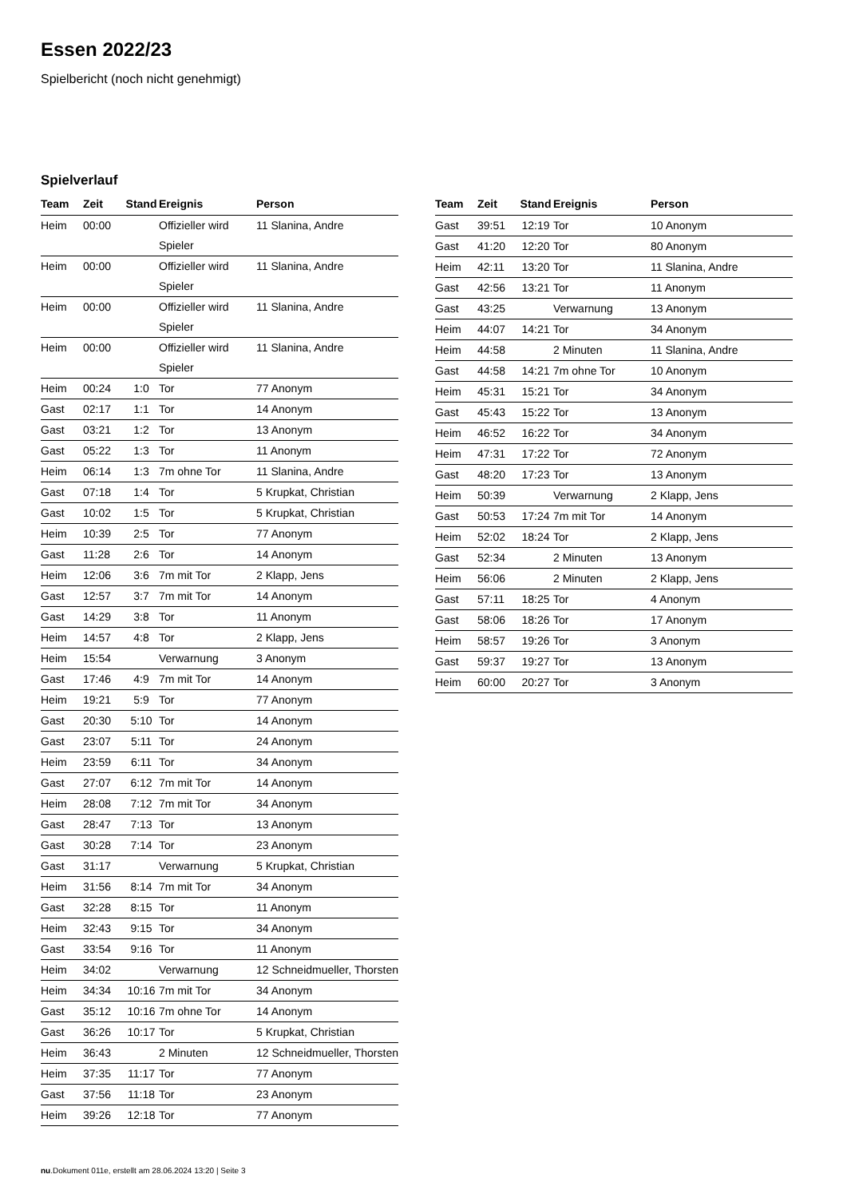Essen 2022/23
Spielbericht (noch nicht genehmigt)
Spielverlauf
| Team | Zeit | Stand | Ereignis | Person |
| --- | --- | --- | --- | --- |
| Heim | 00:00 | | Offizieller wird Spieler | 11 Slanina, Andre |
| Heim | 00:00 | | Offizieller wird Spieler | 11 Slanina, Andre |
| Heim | 00:00 | | Offizieller wird Spieler | 11 Slanina, Andre |
| Heim | 00:00 | | Offizieller wird Spieler | 11 Slanina, Andre |
| Heim | 00:24 | 1:0 | Tor | 77 Anonym |
| Gast | 02:17 | 1:1 | Tor | 14 Anonym |
| Gast | 03:21 | 1:2 | Tor | 13 Anonym |
| Gast | 05:22 | 1:3 | Tor | 11 Anonym |
| Heim | 06:14 | 1:3 | 7m ohne Tor | 11 Slanina, Andre |
| Gast | 07:18 | 1:4 | Tor | 5 Krupkat, Christian |
| Gast | 10:02 | 1:5 | Tor | 5 Krupkat, Christian |
| Heim | 10:39 | 2:5 | Tor | 77 Anonym |
| Gast | 11:28 | 2:6 | Tor | 14 Anonym |
| Heim | 12:06 | 3:6 | 7m mit Tor | 2 Klapp, Jens |
| Gast | 12:57 | 3:7 | 7m mit Tor | 14 Anonym |
| Gast | 14:29 | 3:8 | Tor | 11 Anonym |
| Heim | 14:57 | 4:8 | Tor | 2 Klapp, Jens |
| Heim | 15:54 | | Verwarnung | 3 Anonym |
| Gast | 17:46 | 4:9 | 7m mit Tor | 14 Anonym |
| Heim | 19:21 | 5:9 | Tor | 77 Anonym |
| Gast | 20:30 | 5:10 | Tor | 14 Anonym |
| Gast | 23:07 | 5:11 | Tor | 24 Anonym |
| Heim | 23:59 | 6:11 | Tor | 34 Anonym |
| Gast | 27:07 | 6:12 | 7m mit Tor | 14 Anonym |
| Heim | 28:08 | 7:12 | 7m mit Tor | 34 Anonym |
| Gast | 28:47 | 7:13 | Tor | 13 Anonym |
| Gast | 30:28 | 7:14 | Tor | 23 Anonym |
| Gast | 31:17 | | Verwarnung | 5 Krupkat, Christian |
| Heim | 31:56 | 8:14 | 7m mit Tor | 34 Anonym |
| Gast | 32:28 | 8:15 | Tor | 11 Anonym |
| Heim | 32:43 | 9:15 | Tor | 34 Anonym |
| Gast | 33:54 | 9:16 | Tor | 11 Anonym |
| Heim | 34:02 | | Verwarnung | 12 Schneidmueller, Thorsten |
| Heim | 34:34 | 10:16 | 7m mit Tor | 34 Anonym |
| Gast | 35:12 | 10:16 | 7m ohne Tor | 14 Anonym |
| Gast | 36:26 | 10:17 | Tor | 5 Krupkat, Christian |
| Heim | 36:43 | | 2 Minuten | 12 Schneidmueller, Thorsten |
| Heim | 37:35 | 11:17 | Tor | 77 Anonym |
| Gast | 37:56 | 11:18 | Tor | 23 Anonym |
| Heim | 39:26 | 12:18 | Tor | 77 Anonym |
| Team | Zeit | Stand | Ereignis | Person |
| --- | --- | --- | --- | --- |
| Gast | 39:51 | 12:19 | Tor | 10 Anonym |
| Gast | 41:20 | 12:20 | Tor | 80 Anonym |
| Heim | 42:11 | 13:20 | Tor | 11 Slanina, Andre |
| Gast | 42:56 | 13:21 | Tor | 11 Anonym |
| Gast | 43:25 | | Verwarnung | 13 Anonym |
| Heim | 44:07 | 14:21 | Tor | 34 Anonym |
| Heim | 44:58 | | 2 Minuten | 11 Slanina, Andre |
| Gast | 44:58 | 14:21 | 7m ohne Tor | 10 Anonym |
| Heim | 45:31 | 15:21 | Tor | 34 Anonym |
| Gast | 45:43 | 15:22 | Tor | 13 Anonym |
| Heim | 46:52 | 16:22 | Tor | 34 Anonym |
| Heim | 47:31 | 17:22 | Tor | 72 Anonym |
| Gast | 48:20 | 17:23 | Tor | 13 Anonym |
| Heim | 50:39 | | Verwarnung | 2 Klapp, Jens |
| Gast | 50:53 | 17:24 | 7m mit Tor | 14 Anonym |
| Heim | 52:02 | 18:24 | Tor | 2 Klapp, Jens |
| Gast | 52:34 | | 2 Minuten | 13 Anonym |
| Heim | 56:06 | | 2 Minuten | 2 Klapp, Jens |
| Gast | 57:11 | 18:25 | Tor | 4 Anonym |
| Gast | 58:06 | 18:26 | Tor | 17 Anonym |
| Heim | 58:57 | 19:26 | Tor | 3 Anonym |
| Gast | 59:37 | 19:27 | Tor | 13 Anonym |
| Heim | 60:00 | 20:27 | Tor | 3 Anonym |
nu.Dokument 011e, erstellt am 28.06.2024 13:20 | Seite 3